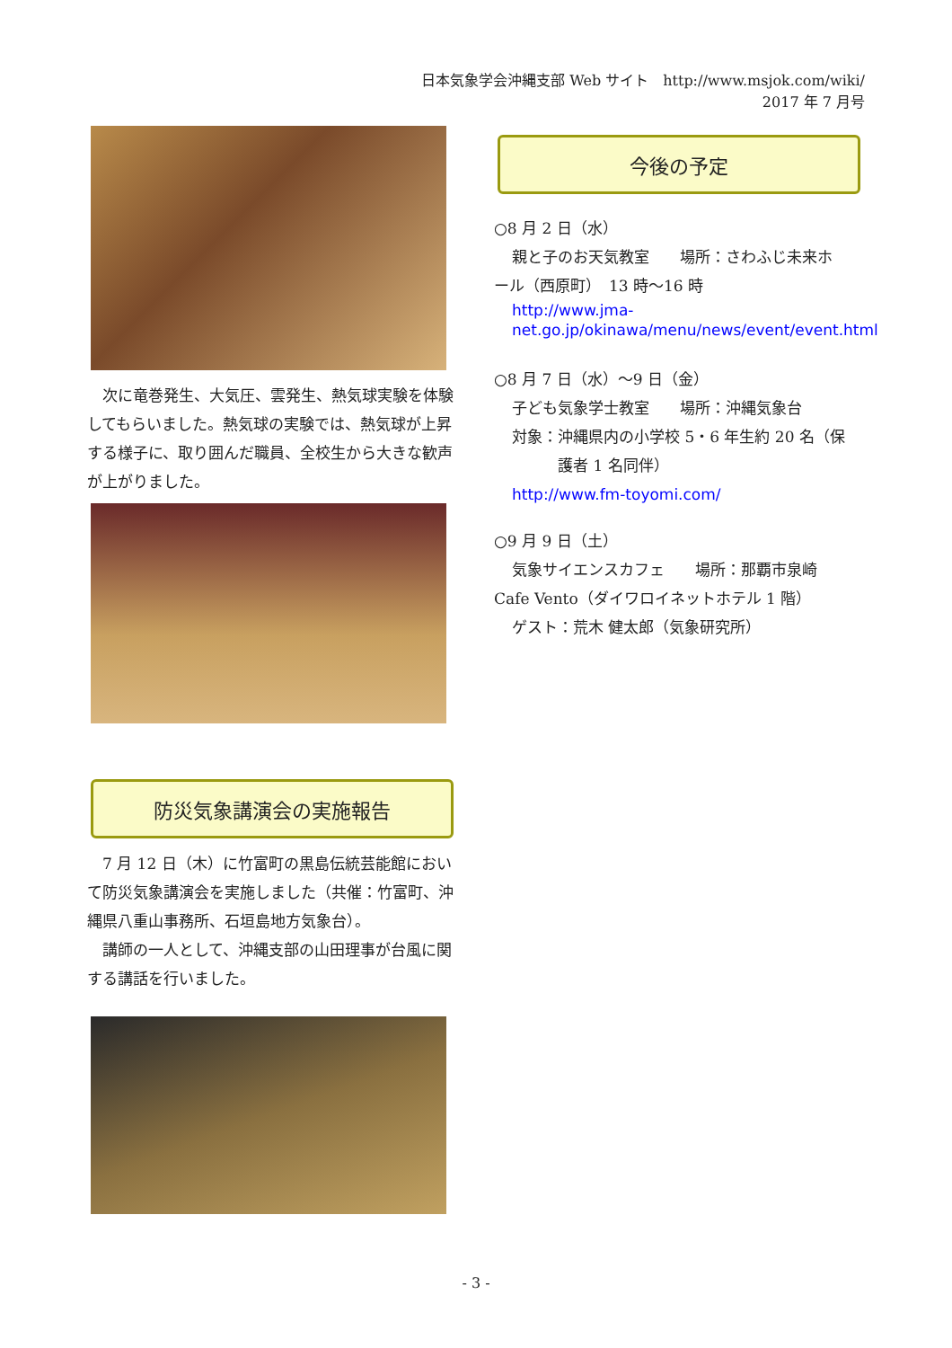日本気象学会沖縄支部 Web サイト　http://www.msjok.com/wiki/
2017 年 7 月号
　次に竜巻発生、大気圧、雲発生、熱気球実験を体験してもらいました。熱気球の実験では、熱気球が上昇する様子に、取り囲んだ職員、全校生から大きな歓声が上がりました。
防災気象講演会の実施報告
　7 月 12 日（木）に竹富町の黒島伝統芸能館において防災気象講演会を実施しました（共催：竹富町、沖縄県八重山事務所、石垣島地方気象台）。
　講師の一人として、沖縄支部の山田理事が台風に関する講話を行いました。
今後の予定
○8 月 2 日（水）
親と子のお天気教室　　場所：さわふじ未来ホ
ール（西原町）　13 時～16 時
http://www.jma-net.go.jp/okinawa/menu/news/event/event.html
○8 月 7 日（水）～9 日（金）
子ども気象学士教室　　場所：沖縄気象台
対象：沖縄県内の小学校 5・6 年生約 20 名（保
　　　護者 1 名同伴）
http://www.fm-toyomi.com/
○9 月 9 日（土）
気象サイエンスカフェ　　場所：那覇市泉崎
Cafe Vento（ダイワロイネットホテル 1 階）
ゲスト：荒木 健太郎（気象研究所）
- 3 -